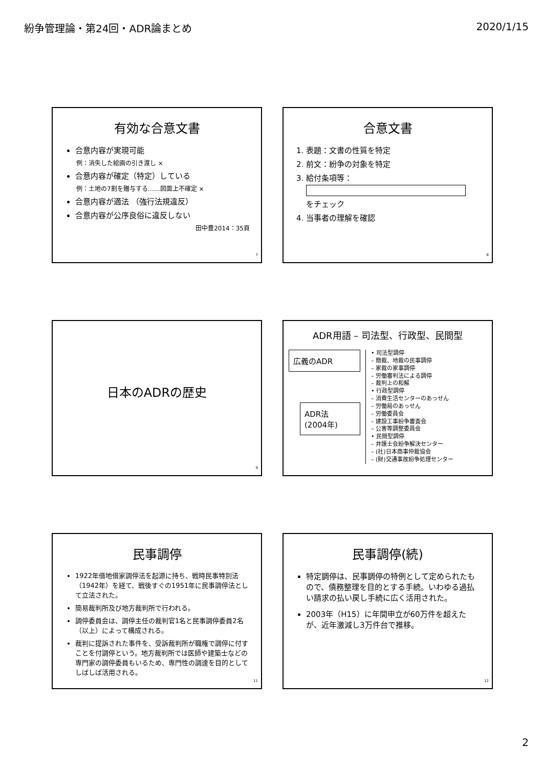紛争管理論・第24回・ADR論まとめ 2020/1/15
有効な合意文書
合意内容が実現可能
例：消失した絵画の引き渡し ×
合意内容が確定（特定）している
例：土地の7割を贈与する……図面上不確定 ×
合意内容が適法 （強行法規違反）
合意内容が公序良俗に違反しない
田中豊2014：35頁
7
合意文書
1. 表題：文書の性質を特定
2. 前文：紛争の対象を特定
3. 給付条項等：
をチェック
4. 当事者の理解を確認
8
日本のADRの歴史
9
ADR用語 – 司法型、行政型、民間型
広義のADR
ADR法
(2004年)
• 司法型調停
– 簡裁、地裁の民事調停
– 家裁の家事調停
– 労働審判法による調停
– 裁判上の和解
• 行政型調停
– 消費生活センターのあっせん
– 労働局のあっせん
– 労働委員会
– 建設工事紛争審査会
– 公害等調整委員会
• 民間型調停
– 弁護士会紛争解決センター
– (社)日本商事仲裁協会
– (財)交通事故紛争処理センター
民事調停
1922年借地借家調停法を起源に持ち、戦時民事特別法（1942年）を経て、戦後すぐの1951年に民事調停法として立法された。
簡易裁判所及び地方裁判所で行われる。
調停委員会は、調停主任の裁判官1名と民事調停委員2名（以上）によって構成される。
裁判に提訴された事件を、受訴裁判所が職権で調停に付すことを付調停という。地方裁判所では医師や建築士などの専門家の調停委員もいるため、専門性の調達を目的としてしばしば活用される。
11
民事調停(続)
特定調停は、民事調停の特例として定められたもので、債務整理を目的とする手続。いわゆる過払い請求の払い戻し手続に広く活用された。
2003年（H15）に年間申立が60万件を超えたが、近年激減し3万件台で推移。
12
2